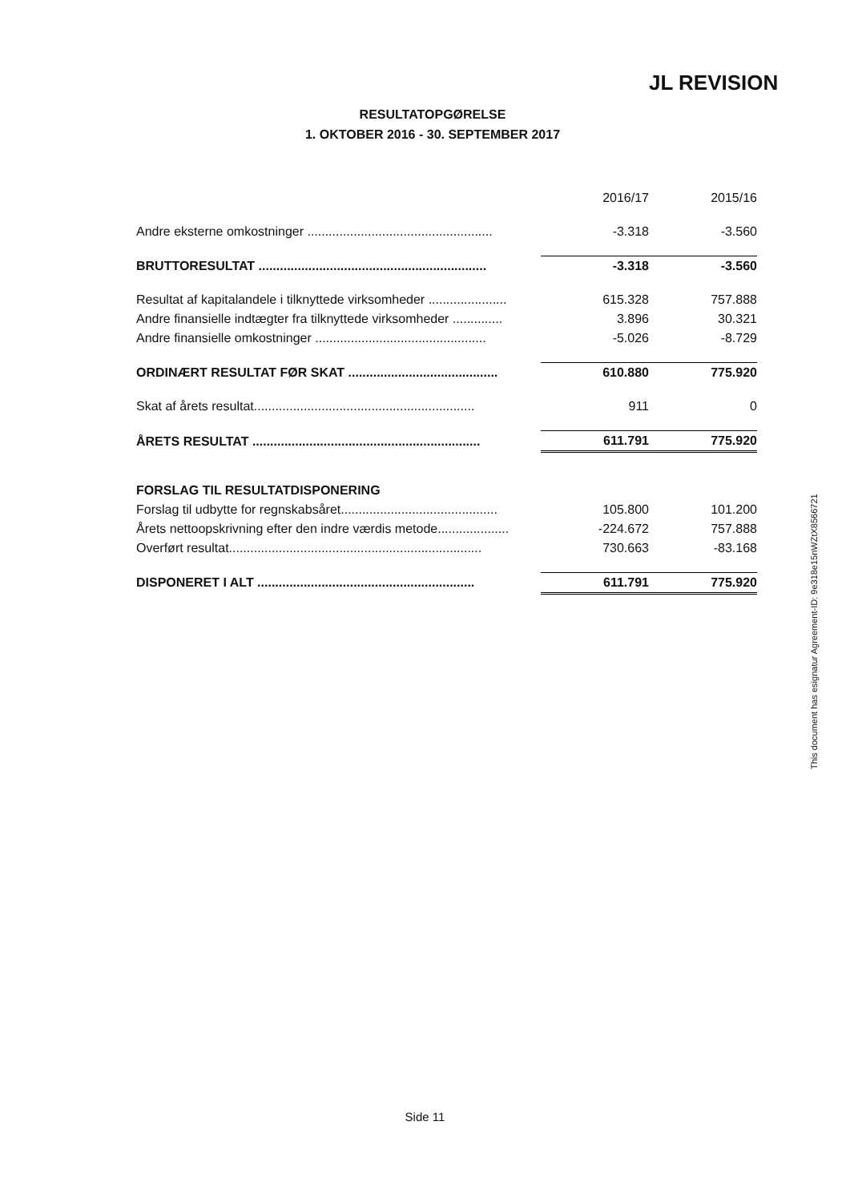JL REVISION
RESULTATOPGØRELSE
1. OKTOBER 2016 - 30. SEPTEMBER 2017
| | 2016/17 | 2015/16 |
| --- | --- | --- |
| Andre eksterne omkostninger .................................................... | -3.318 | -3.560 |
| BRUTTORESULTAT ................................................................ | -3.318 | -3.560 |
| Resultat af kapitalandele i tilknyttede virksomheder ...................... | 615.328 | 757.888 |
| Andre finansielle indtægter fra tilknyttede virksomheder .............. | 3.896 | 30.321 |
| Andre finansielle omkostninger ................................................ | -5.026 | -8.729 |
| ORDINÆRT RESULTAT FØR SKAT .......................................... | 610.880 | 775.920 |
| Skat af årets resultat.............................................................. | 911 | 0 |
| ÅRETS RESULTAT ................................................................ | 611.791 | 775.920 |
| FORSLAG TIL RESULTATDISPONERING | | |
| Forslag til udbytte for regnskabsåret............................................ | 105.800 | 101.200 |
| Årets nettoopskrivning efter den indre værdis metode.................... | -224.672 | 757.888 |
| Overført resultat....................................................................... | 730.663 | -83.168 |
| DISPONERET I ALT ............................................................. | 611.791 | 775.920 |
This document has esignatur Agreement-ID: 9e318e15nWZtX8566721
Side 11